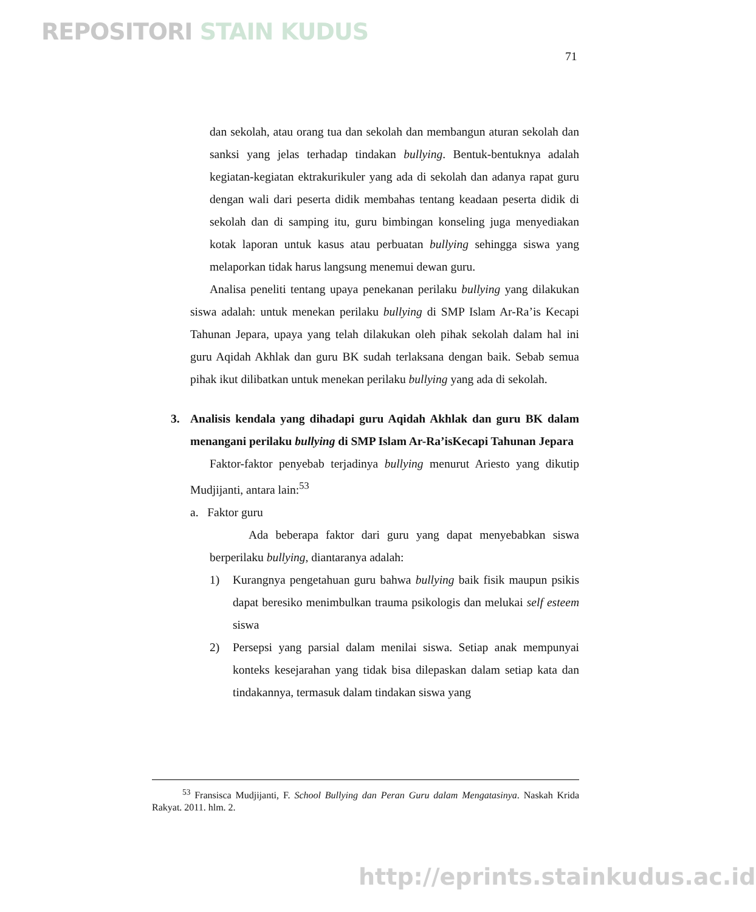REPOSITORI STAIN KUDUS
71
dan sekolah, atau orang tua dan sekolah dan membangun aturan sekolah dan sanksi yang jelas terhadap tindakan bullying. Bentuk-bentuknya adalah kegiatan-kegiatan ektrakurikuler yang ada di sekolah dan adanya rapat guru dengan wali dari peserta didik membahas tentang keadaan peserta didik di sekolah dan di samping itu, guru bimbingan konseling juga menyediakan kotak laporan untuk kasus atau perbuatan bullying sehingga siswa yang melaporkan tidak harus langsung menemui dewan guru.
Analisa peneliti tentang upaya penekanan perilaku bullying yang dilakukan siswa adalah: untuk menekan perilaku bullying di SMP Islam Ar-Ra’is Kecapi Tahunan Jepara, upaya yang telah dilakukan oleh pihak sekolah dalam hal ini guru Aqidah Akhlak dan guru BK sudah terlaksana dengan baik. Sebab semua pihak ikut dilibatkan untuk menekan perilaku bullying yang ada di sekolah.
3. Analisis kendala yang dihadapi guru Aqidah Akhlak dan guru BK dalam menangani perilaku bullying di SMP Islam Ar-Ra’isKecapi Tahunan Jepara
Faktor-faktor penyebab terjadinya bullying menurut Ariesto yang dikutip Mudjijanti, antara lain:<sup>53</sup>
a. Faktor guru
Ada beberapa faktor dari guru yang dapat menyebabkan siswa berperilaku bullying, diantaranya adalah:
1) Kurangnya pengetahuan guru bahwa bullying baik fisik maupun psikis dapat beresiko menimbulkan trauma psikologis dan melukai self esteem siswa
2) Persepsi yang parsial dalam menilai siswa. Setiap anak mempunyai konteks kesejarahan yang tidak bisa dilepaskan dalam setiap kata dan tindakannya, termasuk dalam tindakan siswa yang
<sup>53</sup> Fransisca Mudjijanti, F. School Bullying dan Peran Guru dalam Mengatasinya. Naskah Krida Rakyat. 2011. hlm. 2.
http://eprints.stainkudus.ac.id